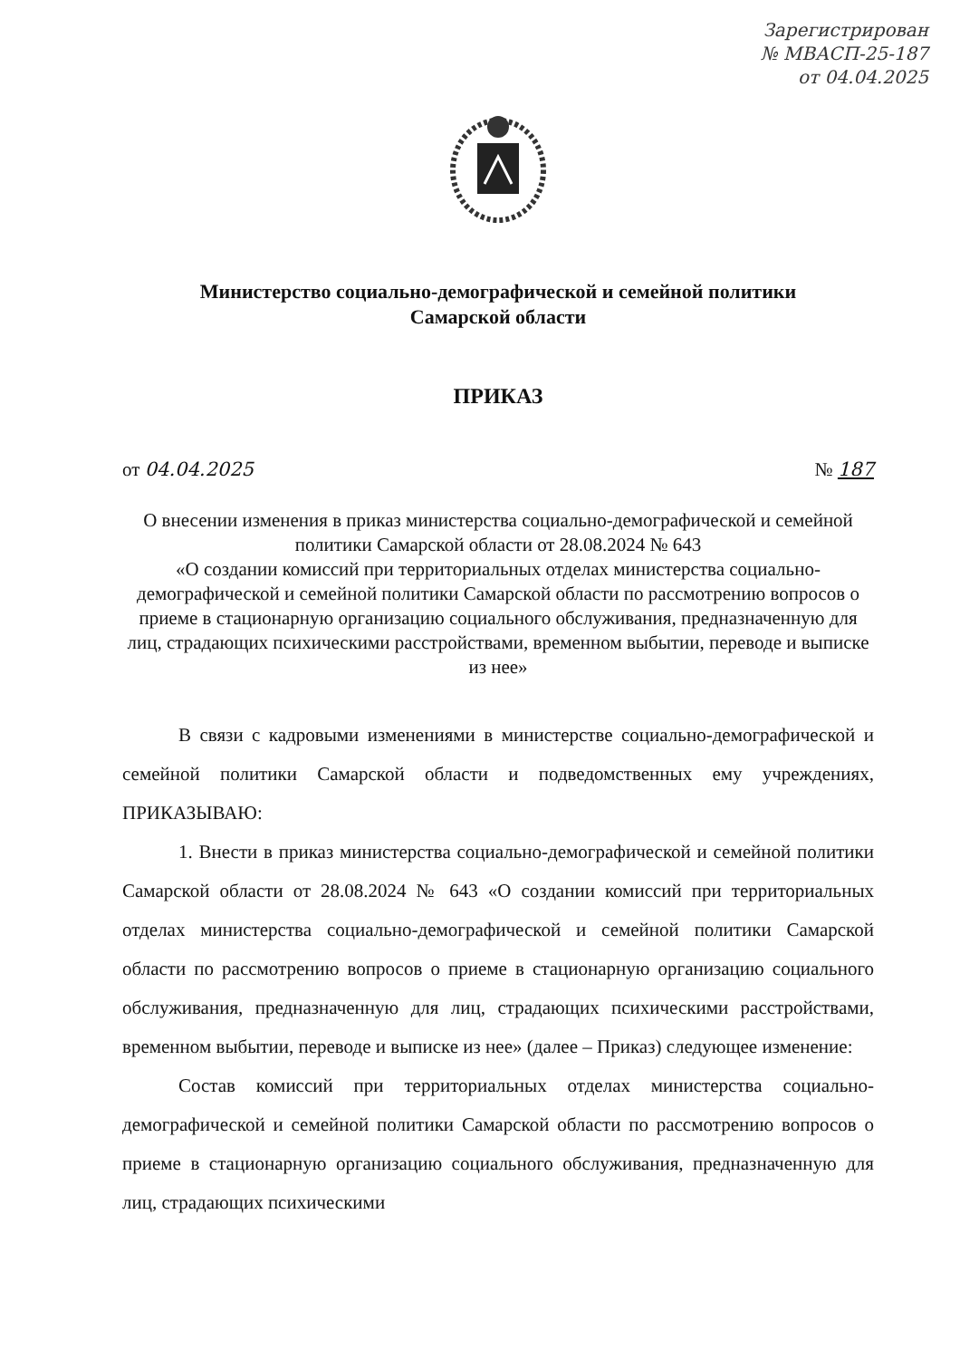Зарегистрирован
№ МВАСП-25-187
от 04.04.2025
Министерство социально-демографической и семейной политики
Самарской области
ПРИКАЗ
от 04.04.2025 № 187
О внесении изменения в приказ министерства социально-демографической и семейной политики Самарской области от 28.08.2024 № 643
«О создании комиссий при территориальных отделах министерства социально-демографической и семейной политики Самарской области по рассмотрению вопросов о приеме в стационарную организацию социального обслуживания, предназначенную для лиц, страдающих психическими расстройствами, временном выбытии, переводе и выписке из нее»
В связи с кадровыми изменениями в министерстве социально-демографической и семейной политики Самарской области и подведомственных ему учреждениях, ПРИКАЗЫВАЮ:
1. Внести в приказ министерства социально-демографической и семейной политики Самарской области от 28.08.2024 № 643 «О создании комиссий при территориальных отделах министерства социально-демографической и семейной политики Самарской области по рассмотрению вопросов о приеме в стационарную организацию социального обслуживания, предназначенную для лиц, страдающих психическими расстройствами, временном выбытии, переводе и выписке из нее» (далее – Приказ) следующее изменение:
Состав комиссий при территориальных отделах министерства социально-демографической и семейной политики Самарской области по рассмотрению вопросов о приеме в стационарную организацию социального обслуживания, предназначенную для лиц, страдающих психическими